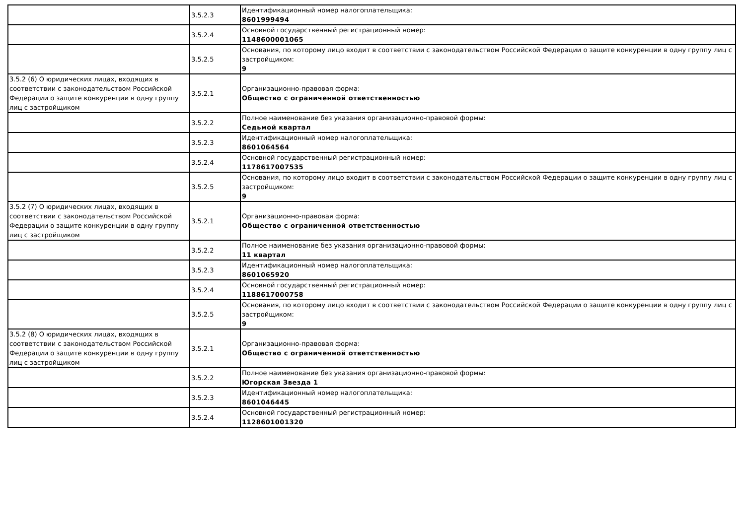| | 3.5.2.3 | Идентификационный номер налогоплательщика: 8601999494 |
| | 3.5.2.4 | Основной государственный регистрационный номер: 1148600001065 |
| | 3.5.2.5 | Основания, по которому лицо входит в соответствии с законодательством Российской Федерации о защите конкуренции в одну группу лиц с застройщиком: 9 |
| 3.5.2 (6) О юридических лицах, входящих в соответствии с законодательством Российской Федерации о защите конкуренции в одну группу лиц с застройщиком | 3.5.2.1 | Организационно-правовая форма: Общество с ограниченной ответственностью |
| | 3.5.2.2 | Полное наименование без указания организационно-правовой формы: Седьмой квартал |
| | 3.5.2.3 | Идентификационный номер налогоплательщика: 8601064564 |
| | 3.5.2.4 | Основной государственный регистрационный номер: 1178617007535 |
| | 3.5.2.5 | Основания, по которому лицо входит в соответствии с законодательством Российской Федерации о защите конкуренции в одну группу лиц с застройщиком: 9 |
| 3.5.2 (7) О юридических лицах, входящих в соответствии с законодательством Российской Федерации о защите конкуренции в одну группу лиц с застройщиком | 3.5.2.1 | Организационно-правовая форма: Общество с ограниченной ответственностью |
| | 3.5.2.2 | Полное наименование без указания организационно-правовой формы: 11 квартал |
| | 3.5.2.3 | Идентификационный номер налогоплательщика: 8601065920 |
| | 3.5.2.4 | Основной государственный регистрационный номер: 1188617000758 |
| | 3.5.2.5 | Основания, по которому лицо входит в соответствии с законодательством Российской Федерации о защите конкуренции в одну группу лиц с застройщиком: 9 |
| 3.5.2 (8) О юридических лицах, входящих в соответствии с законодательством Российской Федерации о защите конкуренции в одну группу лиц с застройщиком | 3.5.2.1 | Организационно-правовая форма: Общество с ограниченной ответственностью |
| | 3.5.2.2 | Полное наименование без указания организационно-правовой формы: Югорская Звезда 1 |
| | 3.5.2.3 | Идентификационный номер налогоплательщика: 8601046445 |
| | 3.5.2.4 | Основной государственный регистрационный номер: 1128601001320 |